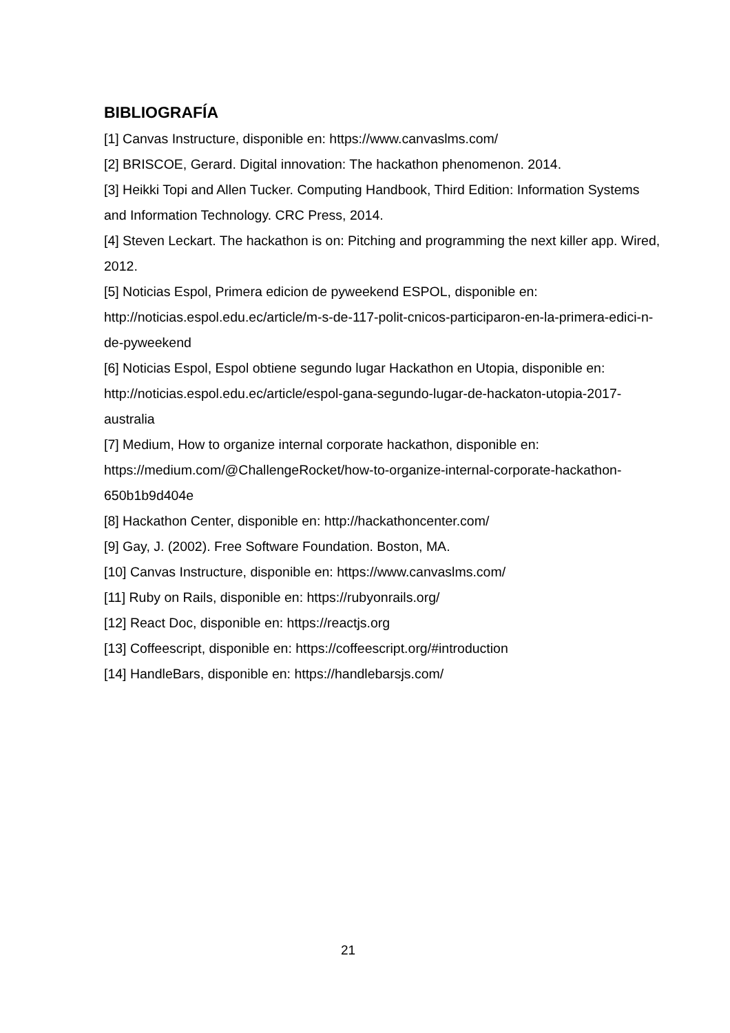BIBLIOGRAFÍA
[1] Canvas Instructure, disponible en: https://www.canvaslms.com/
[2] BRISCOE, Gerard. Digital innovation: The hackathon phenomenon. 2014.
[3] Heikki Topi and Allen Tucker. Computing Handbook, Third Edition: Information Systems and Information Technology. CRC Press, 2014.
[4] Steven Leckart. The hackathon is on: Pitching and programming the next killer app. Wired, 2012.
[5] Noticias Espol, Primera edicion de pyweekend ESPOL, disponible en: http://noticias.espol.edu.ec/article/m-s-de-117-polit-cnicos-participaron-en-la-primera-edici-n-de-pyweekend
[6] Noticias Espol, Espol obtiene segundo lugar Hackathon en Utopia, disponible en: http://noticias.espol.edu.ec/article/espol-gana-segundo-lugar-de-hackaton-utopia-2017-australia
[7] Medium, How to organize internal corporate hackathon, disponible en: https://medium.com/@ChallengeRocket/how-to-organize-internal-corporate-hackathon-650b1b9d404e
[8] Hackathon Center, disponible en: http://hackathoncenter.com/
[9] Gay, J. (2002). Free Software Foundation. Boston, MA.
[10] Canvas Instructure, disponible en: https://www.canvaslms.com/
[11] Ruby on Rails, disponible en: https://rubyonrails.org/
[12] React Doc, disponible en: https://reactjs.org
[13] Coffeescript, disponible en: https://coffeescript.org/#introduction
[14] HandleBars, disponible en: https://handlebarsjs.com/
21